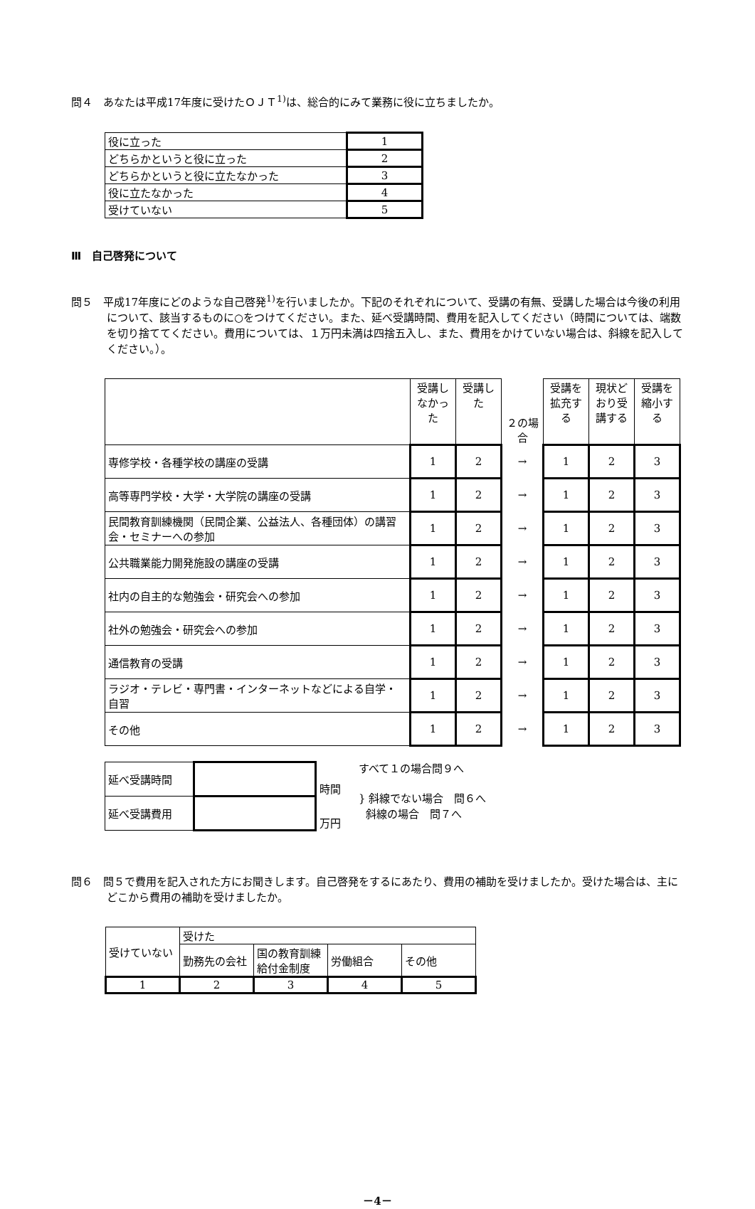問４　あなたは平成17年度に受けたＯＪＴ<sup>1)</sup>は、総合的にみて業務に役に立ちましたか。
| 役に立った | 1 |
| どちらかというと役に立った | 2 |
| どちらかというと役に立たなかった | 3 |
| 役に立たなかった | 4 |
| 受けていない | 5 |
Ⅲ　自己啓発について
問５　平成17年度にどのような自己啓発<sup>1)</sup>を行いましたか。下記のそれぞれについて、受講の有無、受講した場合は今後の利用について、該当するものに○をつけてください。また、延べ受講時間、費用を記入してください（時間については、端数を切り捨ててください。費用については、１万円未満は四捨五入し、また、費用をかけていない場合は、斜線を記入してください。）。
| | 受講しなかった | 受講した | ２の場合 | 受講を拡充する | 現状どおり受講する | 受講を縮小する |
| 専修学校・各種学校の講座の受講 | 1 | 2 | → | 1 | 2 | 3 |
| 高等専門学校・大学・大学院の講座の受講 | 1 | 2 | → | 1 | 2 | 3 |
| 民間教育訓練機関（民間企業、公益法人、各種団体）の講習会・セミナーへの参加 | 1 | 2 | → | 1 | 2 | 3 |
| 公共職業能力開発施設の講座の受講 | 1 | 2 | → | 1 | 2 | 3 |
| 社内の自主的な勉強会・研究会への参加 | 1 | 2 | → | 1 | 2 | 3 |
| 社外の勉強会・研究会への参加 | 1 | 2 | → | 1 | 2 | 3 |
| 通信教育の受講 | 1 | 2 | → | 1 | 2 | 3 |
| ラジオ・テレビ・専門書・インターネットなどによる自学・自習 | 1 | 2 | → | 1 | 2 | 3 |
| その他 | 1 | 2 | → | 1 | 2 | 3 |
| 延べ受講時間 | | 時間 |
| 延べ受講費用 | | 万円 |
すべて１の場合問９へ
} 斜線でない場合　問６へ
斜線の場合　問７へ
問６　問５で費用を記入された方にお聞きします。自己啓発をするにあたり、費用の補助を受けましたか。受けた場合は、主にどこから費用の補助を受けましたか。
| 受けていない | 受けた | | | |
| | 勤務先の会社 | 国の教育訓練給付金制度 | 労働組合 | その他 |
| 1 | 2 | 3 | 4 | 5 |
－4－